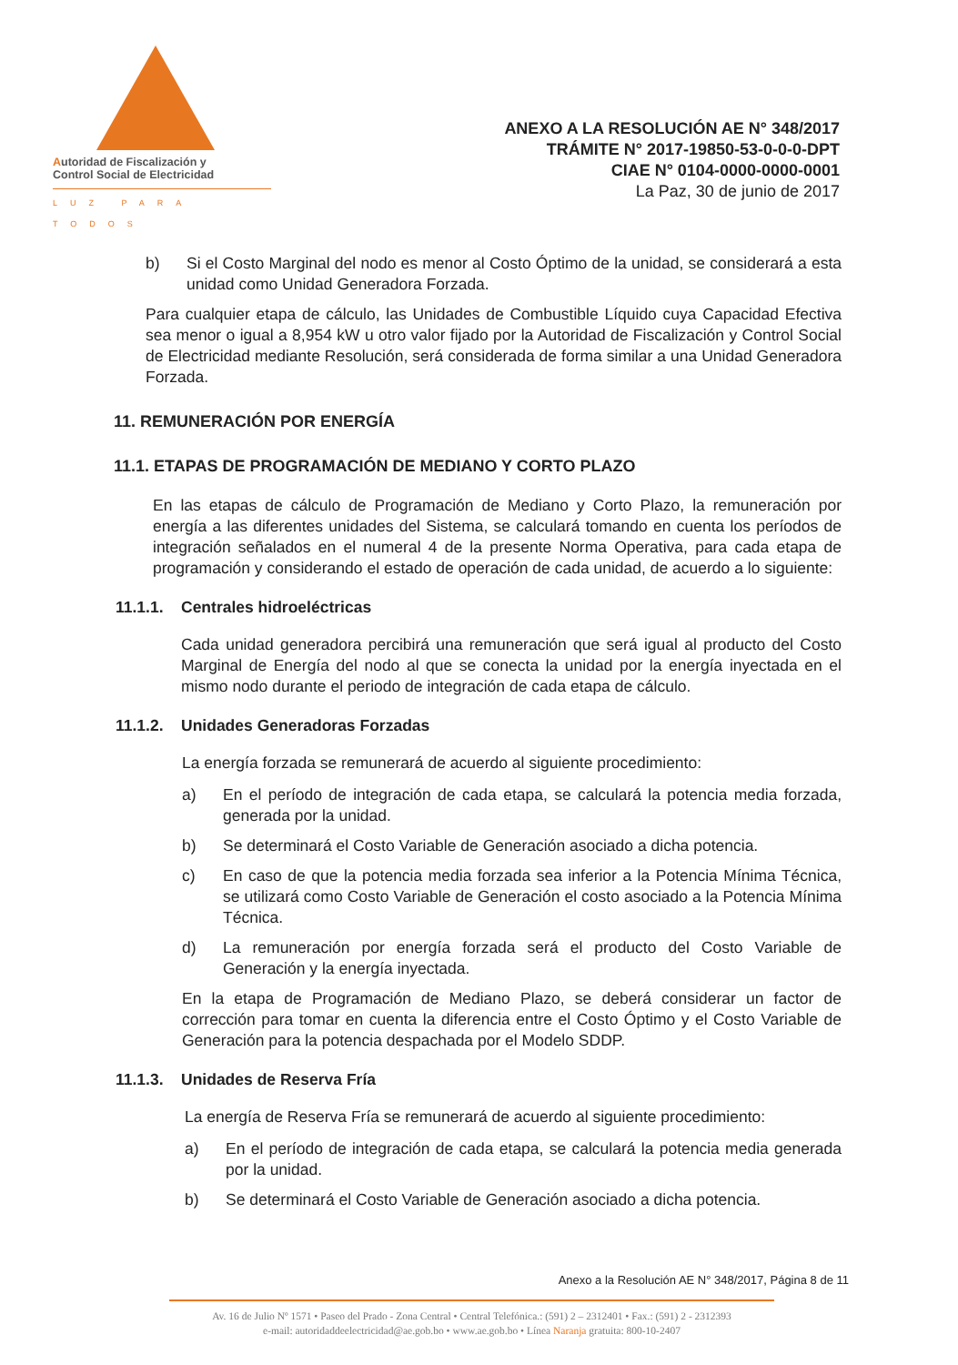Autoridad de Fiscalización y
Control Social de Electricidad
LUZ PARA TODOS
ANEXO A LA RESOLUCIÓN AE N° 348/2017
TRÁMITE N° 2017-19850-53-0-0-0-DPT
CIAE N° 0104-0000-0000-0001
La Paz, 30 de junio de 2017
b) Si el Costo Marginal del nodo es menor al Costo Óptimo de la unidad, se considerará a esta unidad como Unidad Generadora Forzada.
Para cualquier etapa de cálculo, las Unidades de Combustible Líquido cuya Capacidad Efectiva sea menor o igual a 8,954 kW u otro valor fijado por la Autoridad de Fiscalización y Control Social de Electricidad mediante Resolución, será considerada de forma similar a una Unidad Generadora Forzada.
11. REMUNERACIÓN POR ENERGÍA
11.1. ETAPAS DE PROGRAMACIÓN DE MEDIANO Y CORTO PLAZO
En las etapas de cálculo de Programación de Mediano y Corto Plazo, la remuneración por energía a las diferentes unidades del Sistema, se calculará tomando en cuenta los períodos de integración señalados en el numeral 4 de la presente Norma Operativa, para cada etapa de programación y considerando el estado de operación de cada unidad, de acuerdo a lo siguiente:
11.1.1. Centrales hidroeléctricas
Cada unidad generadora percibirá una remuneración que será igual al producto del Costo Marginal de Energía del nodo al que se conecta la unidad por la energía inyectada en el mismo nodo durante el periodo de integración de cada etapa de cálculo.
11.1.2. Unidades Generadoras Forzadas
La energía forzada se remunerará de acuerdo al siguiente procedimiento:
a) En el período de integración de cada etapa, se calculará la potencia media forzada, generada por la unidad.
b) Se determinará el Costo Variable de Generación asociado a dicha potencia.
c) En caso de que la potencia media forzada sea inferior a la Potencia Mínima Técnica, se utilizará como Costo Variable de Generación el costo asociado a la Potencia Mínima Técnica.
d) La remuneración por energía forzada será el producto del Costo Variable de Generación y la energía inyectada.
En la etapa de Programación de Mediano Plazo, se deberá considerar un factor de corrección para tomar en cuenta la diferencia entre el Costo Óptimo y el Costo Variable de Generación para la potencia despachada por el Modelo SDDP.
11.1.3. Unidades de Reserva Fría
La energía de Reserva Fría se remunerará de acuerdo al siguiente procedimiento:
a) En el período de integración de cada etapa, se calculará la potencia media generada por la unidad.
b) Se determinará el Costo Variable de Generación asociado a dicha potencia.
Anexo a la Resolución AE N° 348/2017, Página 8 de 11
Av. 16 de Julio Nº 1571 • Paseo del Prado - Zona Central • Central Telefónica.: (591) 2 – 2312401 • Fax.: (591) 2 - 2312393
e-mail: autoridaddeelectricidad@ae.gob.bo • www.ae.gob.bo • Línea Naranja gratuita: 800-10-2407